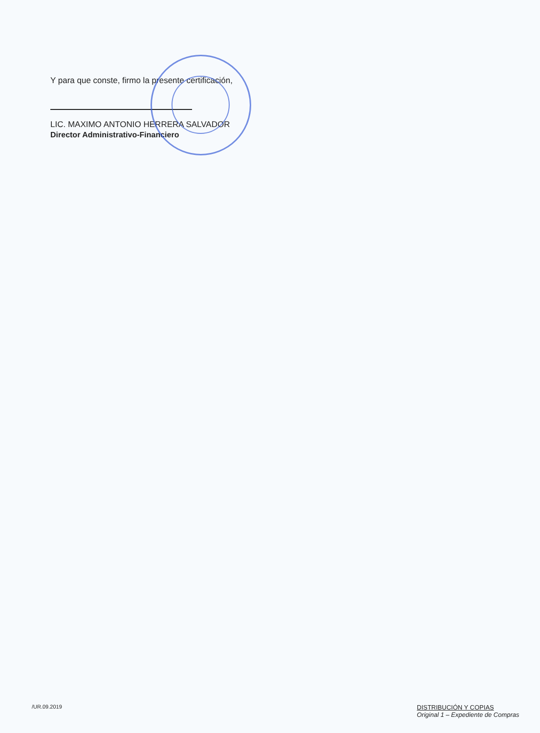Y para que conste, firmo la presente certificación,
LIC. MAXIMO ANTONIO HERRERA SALVADOR
Director Administrativo-Financiero
/UR.09.2019
DISTRIBUCIÓN Y COPIAS
Original 1 – Expediente de Compras